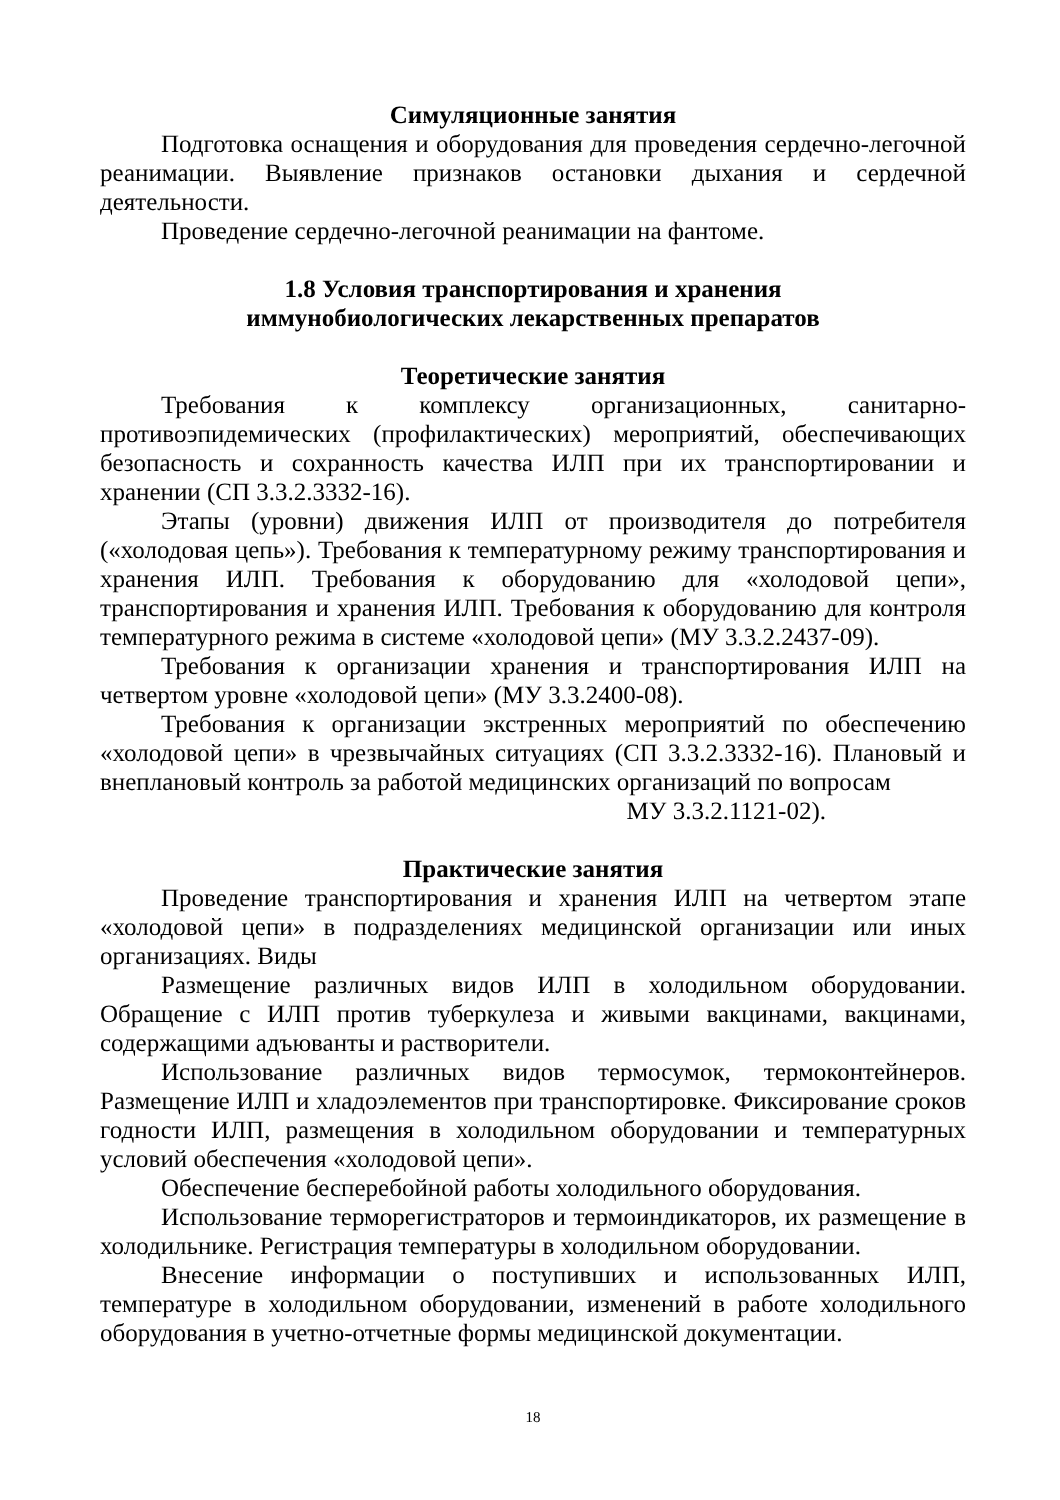Симуляционные занятия
Подготовка оснащения и оборудования для проведения сердечно-легочной реанимации. Выявление признаков остановки дыхания и сердечной деятельности.
Проведение сердечно-легочной реанимации на фантоме.
1.8 Условия транспортирования и хранения
иммунобиологических лекарственных препаратов
Теоретические занятия
Требования к комплексу организационных, санитарно-противоэпидемических (профилактических) мероприятий, обеспечивающих безопасность и сохранность качества ИЛП при их транспортировании и хранении (СП 3.3.2.3332-16).
Этапы (уровни) движения ИЛП от производителя до потребителя («холодовая цепь»). Требования к температурному режиму транспортирования и хранения ИЛП. Требования к оборудованию для «холодовой цепи», транспортирования и хранения ИЛП. Требования к оборудованию для контроля температурного режима в системе «холодовой цепи» (МУ 3.3.2.2437-09).
Требования к организации хранения и транспортирования ИЛП на четвертом уровне «холодовой цепи» (МУ 3.3.2400-08).
Требования к организации экстренных мероприятий по обеспечению «холодовой цепи» в чрезвычайных ситуациях (СП 3.3.2.3332-16). Плановый и внеплановый контроль за работой медицинских организаций по вопросам
МУ 3.3.2.1121-02).
Практические занятия
Проведение транспортирования и хранения ИЛП на четвертом этапе «холодовой цепи» в подразделениях медицинской организации или иных организациях. Виды
Размещение различных видов ИЛП в холодильном оборудовании. Обращение с ИЛП против туберкулеза и живыми вакцинами, вакцинами, содержащими адъюванты и растворители.
Использование различных видов термосумок, термоконтейнеров. Размещение ИЛП и хладоэлементов при транспортировке. Фиксирование сроков годности ИЛП, размещения в холодильном оборудовании и температурных условий обеспечения «холодовой цепи».
Обеспечение бесперебойной работы холодильного оборудования.
Использование терморегистраторов и термоиндикаторов, их размещение в холодильнике. Регистрация температуры в холодильном оборудовании.
Внесение информации о поступивших и использованных ИЛП, температуре в холодильном оборудовании, изменений в работе холодильного оборудования в учетно-отчетные формы медицинской документации.
18